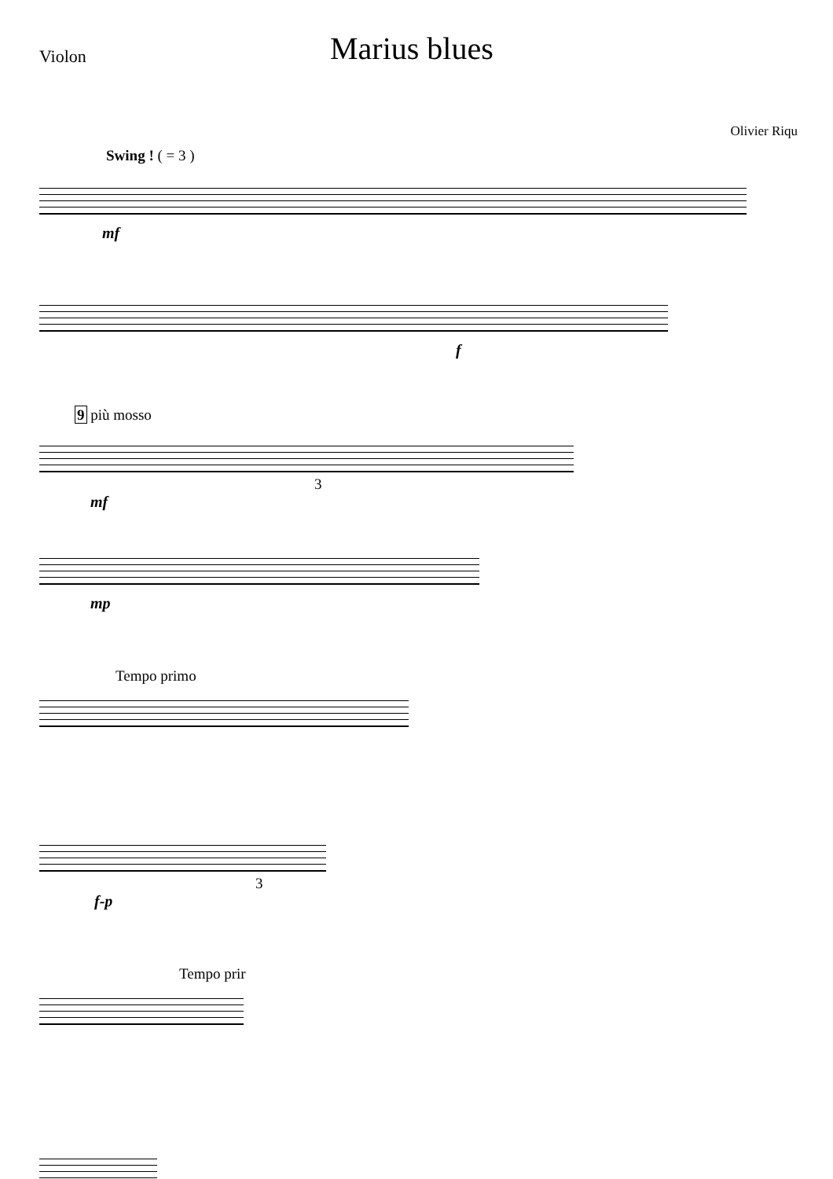Violon
Marius blues
Olivier Riqu
Swing ! ( = 3 )
mf
f
9 più mosso
3
mf
mp
Tempo primo
3
f-p
Tempo prir